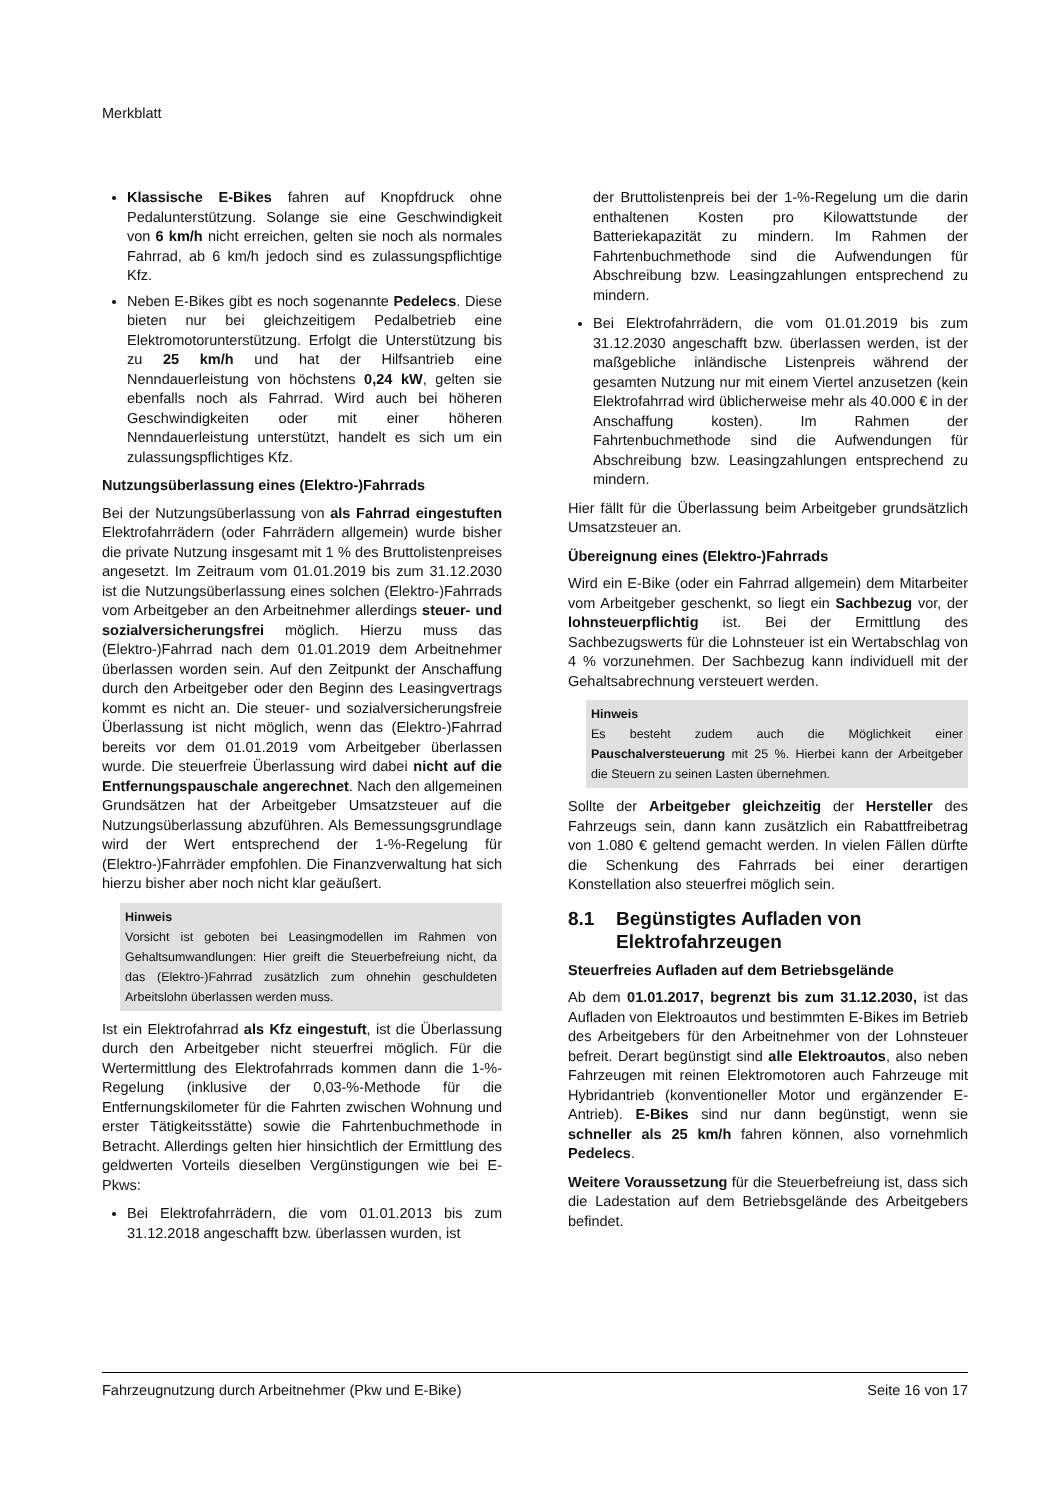Merkblatt
Klassische E-Bikes fahren auf Knopfdruck ohne Pedalunterstützung. Solange sie eine Geschwindigkeit von 6 km/h nicht erreichen, gelten sie noch als normales Fahrrad, ab 6 km/h jedoch sind es zulassungspflichtige Kfz.
Neben E-Bikes gibt es noch sogenannte Pedelecs. Diese bieten nur bei gleichzeitigem Pedalbetrieb eine Elektromotorunterstützung. Erfolgt die Unterstützung bis zu 25 km/h und hat der Hilfsantrieb eine Nenndauerleistung von höchstens 0,24 kW, gelten sie ebenfalls noch als Fahrrad. Wird auch bei höheren Geschwindigkeiten oder mit einer höheren Nenndauerleistung unterstützt, handelt es sich um ein zulassungspflichtiges Kfz.
Nutzungsüberlassung eines (Elektro-)Fahrrads
Bei der Nutzungsüberlassung von als Fahrrad eingestuften Elektrofahrrädern (oder Fahrrädern allgemein) wurde bisher die private Nutzung insgesamt mit 1 % des Bruttolistenpreises angesetzt. Im Zeitraum vom 01.01.2019 bis zum 31.12.2030 ist die Nutzungsüberlassung eines solchen (Elektro-)Fahrrads vom Arbeitgeber an den Arbeitnehmer allerdings steuer- und sozialversicherungsfrei möglich. Hierzu muss das (Elektro-)Fahrrad nach dem 01.01.2019 dem Arbeitnehmer überlassen worden sein. Auf den Zeitpunkt der Anschaffung durch den Arbeitgeber oder den Beginn des Leasingvertrags kommt es nicht an. Die steuer- und sozialversicherungsfreie Überlassung ist nicht möglich, wenn das (Elektro-)Fahrrad bereits vor dem 01.01.2019 vom Arbeitgeber überlassen wurde. Die steuerfreie Überlassung wird dabei nicht auf die Entfernungspauschale angerechnet. Nach den allgemeinen Grundsätzen hat der Arbeitgeber Umsatzsteuer auf die Nutzungsüberlassung abzuführen. Als Bemessungsgrundlage wird der Wert entsprechend der 1-%-Regelung für (Elektro-)Fahrräder empfohlen. Die Finanzverwaltung hat sich hierzu bisher aber noch nicht klar geäußert.
Hinweis
Vorsicht ist geboten bei Leasingmodellen im Rahmen von Gehaltsumwandlungen: Hier greift die Steuerbefreiung nicht, da das (Elektro-)Fahrrad zusätzlich zum ohnehin geschuldeten Arbeitslohn überlassen werden muss.
Ist ein Elektrofahrrad als Kfz eingestuft, ist die Überlassung durch den Arbeitgeber nicht steuerfrei möglich. Für die Wertermittlung des Elektrofahrrads kommen dann die 1-%-Regelung (inklusive der 0,03-%-Methode für die Entfernungskilometer für die Fahrten zwischen Wohnung und erster Tätigkeitsstätte) sowie die Fahrtenbuchmethode in Betracht. Allerdings gelten hier hinsichtlich der Ermittlung des geldwerten Vorteils dieselben Vergünstigungen wie bei E-Pkws:
Bei Elektrofahrrädern, die vom 01.01.2013 bis zum 31.12.2018 angeschafft bzw. überlassen wurden, ist
der Bruttolistenpreis bei der 1-%-Regelung um die darin enthaltenen Kosten pro Kilowattstunde der Batteriekapazität zu mindern. Im Rahmen der Fahrtenbuchmethode sind die Aufwendungen für Abschreibung bzw. Leasingzahlungen entsprechend zu mindern.
Bei Elektrofahrrädern, die vom 01.01.2019 bis zum 31.12.2030 angeschafft bzw. überlassen werden, ist der maßgebliche inländische Listenpreis während der gesamten Nutzung nur mit einem Viertel anzusetzen (kein Elektrofahrrad wird üblicherweise mehr als 40.000 € in der Anschaffung kosten). Im Rahmen der Fahrtenbuchmethode sind die Aufwendungen für Abschreibung bzw. Leasingzahlungen entsprechend zu mindern.
Hier fällt für die Überlassung beim Arbeitgeber grundsätzlich Umsatzsteuer an.
Übereignung eines (Elektro-)Fahrrads
Wird ein E-Bike (oder ein Fahrrad allgemein) dem Mitarbeiter vom Arbeitgeber geschenkt, so liegt ein Sachbezug vor, der lohnsteuerpflichtig ist. Bei der Ermittlung des Sachbezugswerts für die Lohnsteuer ist ein Wertabschlag von 4 % vorzunehmen. Der Sachbezug kann individuell mit der Gehaltsabrechnung versteuert werden.
Hinweis
Es besteht zudem auch die Möglichkeit einer Pauschalversteuerung mit 25 %. Hierbei kann der Arbeitgeber die Steuern zu seinen Lasten übernehmen.
Sollte der Arbeitgeber gleichzeitig der Hersteller des Fahrzeugs sein, dann kann zusätzlich ein Rabattfreibetrag von 1.080 € geltend gemacht werden. In vielen Fällen dürfte die Schenkung des Fahrrads bei einer derartigen Konstellation also steuerfrei möglich sein.
8.1 Begünstigtes Aufladen von Elektrofahrzeugen
Steuerfreies Aufladen auf dem Betriebsgelände
Ab dem 01.01.2017, begrenzt bis zum 31.12.2030, ist das Aufladen von Elektroautos und bestimmten E-Bikes im Betrieb des Arbeitgebers für den Arbeitnehmer von der Lohnsteuer befreit. Derart begünstigt sind alle Elektroautos, also neben Fahrzeugen mit reinen Elektromotoren auch Fahrzeuge mit Hybridantrieb (konventioneller Motor und ergänzender E-Antrieb). E-Bikes sind nur dann begünstigt, wenn sie schneller als 25 km/h fahren können, also vornehmlich Pedelecs.
Weitere Voraussetzung für die Steuerbefreiung ist, dass sich die Ladestation auf dem Betriebsgelände des Arbeitgebers befindet.
Fahrzeugnutzung durch Arbeitnehmer (Pkw und E-Bike) Seite 16 von 17